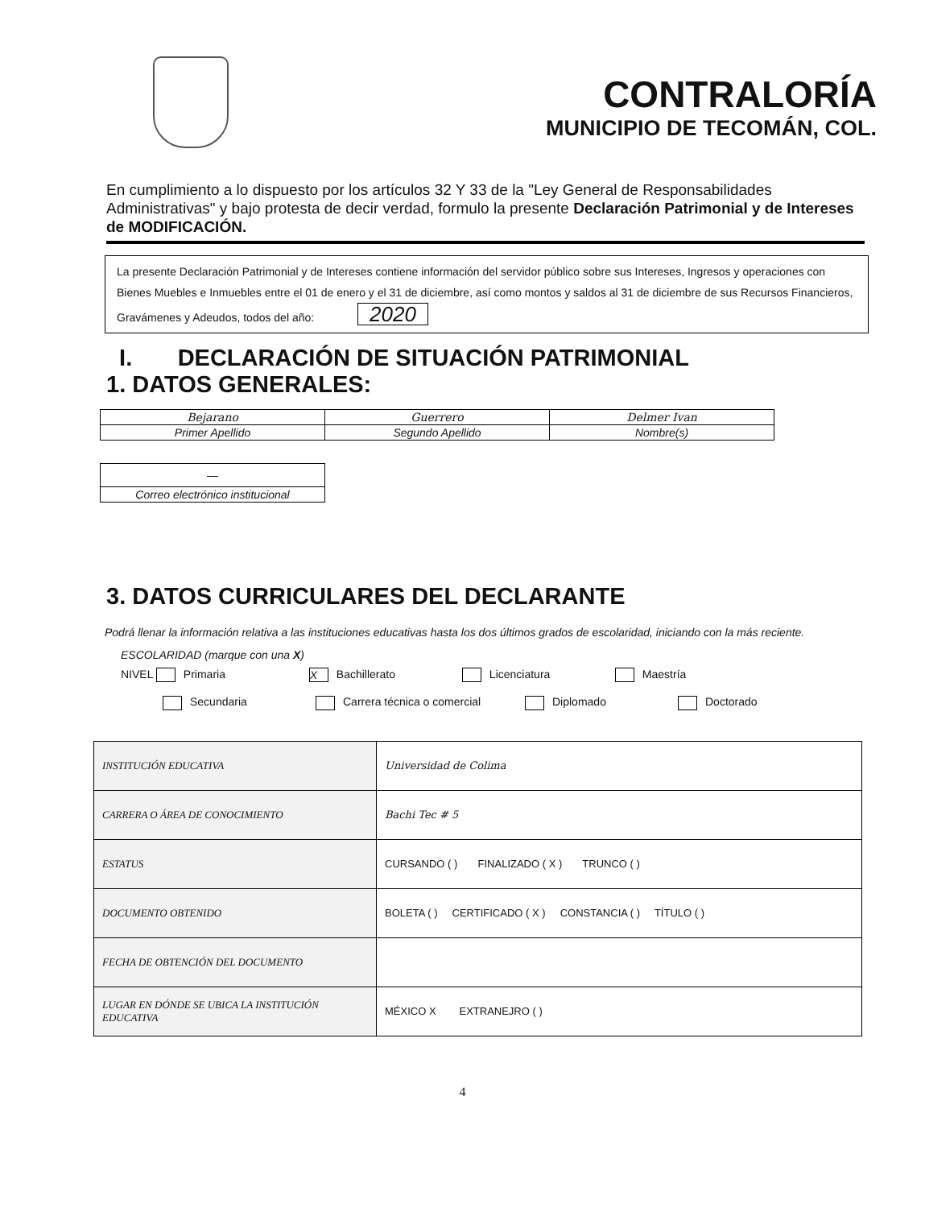CONTRALORÍA
MUNICIPIO DE TECOMÁN, COL.
En cumplimiento a lo dispuesto por los artículos 32 Y 33 de la "Ley General de Responsabilidades Administrativas" y bajo protesta de decir verdad, formulo la presente Declaración Patrimonial y de Intereses de MODIFICACIÓN.
La presente Declaración Patrimonial y de Intereses contiene información del servidor público sobre sus Intereses, Ingresos y operaciones con Bienes Muebles e Inmuebles entre el 01 de enero y el 31 de diciembre, así como montos y saldos al 31 de diciembre de sus Recursos Financieros, Gravámenes y Adeudos, todos del año: 2020
I. DECLARACIÓN DE SITUACIÓN PATRIMONIAL
1. DATOS GENERALES:
| Bejarano | Guerrero | Delmer Ivan |
| Primer Apellido | Segundo Apellido | Nombre(s) |
| — |
| Correo electrónico institucional |
3. DATOS CURRICULARES DEL DECLARANTE
Podrá llenar la información relativa a las instituciones educativas hasta los dos últimos grados de escolaridad, iniciando con la más reciente.
ESCOLARIDAD (marque con una X)
NIVEL Primaria X Bachillerato Licenciatura Maestría
Secundaria Carrera técnica o comercial Diplomado Doctorado
| INSTITUCIÓN EDUCATIVA | Universidad de Colima |
| CARRERA O ÁREA DE CONOCIMIENTO | Bachi Tec # 5 |
| ESTATUS | CURSANDO ( ) FINALIZADO ( X ) TRUNCO ( ) |
| DOCUMENTO OBTENIDO | BOLETA ( ) CERTIFICADO ( X ) CONSTANCIA ( ) TÍTULO ( ) |
| FECHA DE OBTENCIÓN DEL DOCUMENTO | |
| LUGAR EN DÓNDE SE UBICA LA INSTITUCIÓN EDUCATIVA | MÉXICO X EXTRANEJRO ( ) |
4